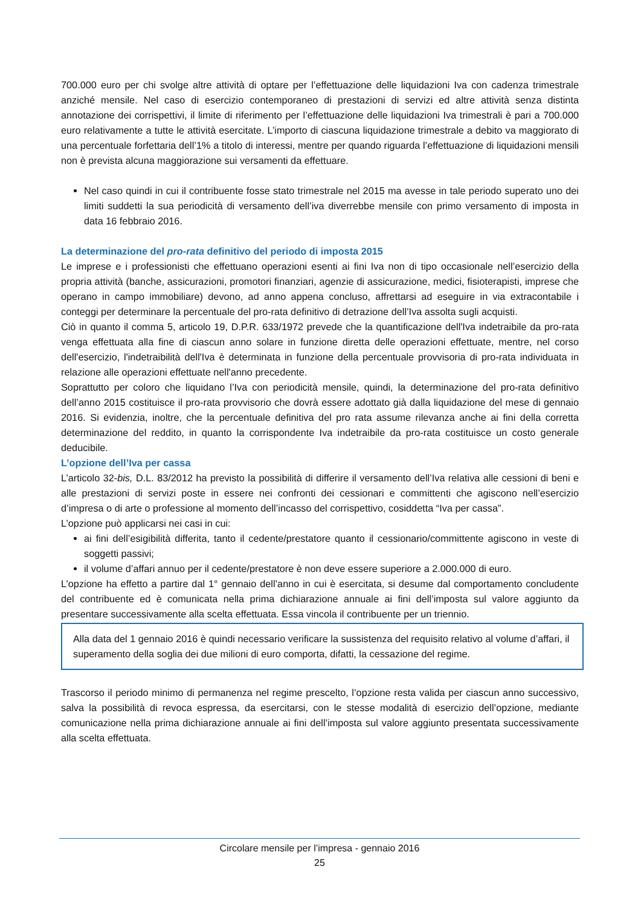700.000 euro per chi svolge altre attività di optare per l’effettuazione delle liquidazioni Iva con cadenza trimestrale anziché mensile. Nel caso di esercizio contemporaneo di prestazioni di servizi ed altre attività senza distinta annotazione dei corrispettivi, il limite di riferimento per l’effettuazione delle liquidazioni Iva trimestrali è pari a 700.000 euro relativamente a tutte le attività esercitate. L’importo di ciascuna liquidazione trimestrale a debito va maggiorato di una percentuale forfettaria dell’1% a titolo di interessi, mentre per quando riguarda l’effettuazione di liquidazioni mensili non è prevista alcuna maggiorazione sui versamenti da effettuare.
Nel caso quindi in cui il contribuente fosse stato trimestrale nel 2015 ma avesse in tale periodo superato uno dei limiti suddetti la sua periodicità di versamento dell’iva diverrebbe mensile con primo versamento di imposta in data 16 febbraio 2016.
La determinazione del pro-rata definitivo del periodo di imposta 2015
Le imprese e i professionisti che effettuano operazioni esenti ai fini Iva non di tipo occasionale nell’esercizio della propria attività (banche, assicurazioni, promotori finanziari, agenzie di assicurazione, medici, fisioterapisti, imprese che operano in campo immobiliare) devono, ad anno appena concluso, affrettarsi ad eseguire in via extracontabile i conteggi per determinare la percentuale del pro-rata definitivo di detrazione dell’Iva assolta sugli acquisti.
Ciò in quanto il comma 5, articolo 19, D.P.R. 633/1972 prevede che la quantificazione dell'Iva indetraibile da pro-rata venga effettuata alla fine di ciascun anno solare in funzione diretta delle operazioni effettuate, mentre, nel corso dell'esercizio, l'indetraibilità dell'Iva è determinata in funzione della percentuale provvisoria di pro-rata individuata in relazione alle operazioni effettuate nell'anno precedente.
Soprattutto per coloro che liquidano l’Iva con periodicità mensile, quindi, la determinazione del pro-rata definitivo dell’anno 2015 costituisce il pro-rata provvisorio che dovrà essere adottato già dalla liquidazione del mese di gennaio 2016. Si evidenzia, inoltre, che la percentuale definitiva del pro rata assume rilevanza anche ai fini della corretta determinazione del reddito, in quanto la corrispondente Iva indetraibile da pro-rata costituisce un costo generale deducibile.
L’opzione dell’Iva per cassa
L’articolo 32-bis, D.L. 83/2012 ha previsto la possibilità di differire il versamento dell’Iva relativa alle cessioni di beni e alle prestazioni di servizi poste in essere nei confronti dei cessionari e committenti che agiscono nell’esercizio d’impresa o di arte o professione al momento dell’incasso del corrispettivo, cosiddetta “Iva per cassa”.
L’opzione può applicarsi nei casi in cui:
ai fini dell’esigibilità differita, tanto il cedente/prestatore quanto il cessionario/committente agiscono in veste di soggetti passivi;
il volume d’affari annuo per il cedente/prestatore è non deve essere superiore a 2.000.000 di euro.
L’opzione ha effetto a partire dal 1° gennaio dell’anno in cui è esercitata, si desume dal comportamento concludente del contribuente ed è comunicata nella prima dichiarazione annuale ai fini dell’imposta sul valore aggiunto da presentare successivamente alla scelta effettuata. Essa vincola il contribuente per un triennio.
Alla data del 1 gennaio 2016 è quindi necessario verificare la sussistenza del requisito relativo al volume d’affari, il superamento della soglia dei due milioni di euro comporta, difatti, la cessazione del regime.
Trascorso il periodo minimo di permanenza nel regime prescelto, l’opzione resta valida per ciascun anno successivo, salva la possibilità di revoca espressa, da esercitarsi, con le stesse modalità di esercizio dell’opzione, mediante comunicazione nella prima dichiarazione annuale ai fini dell’imposta sul valore aggiunto presentata successivamente alla scelta effettuata.
Circolare mensile per l’impresa - gennaio 2016
25